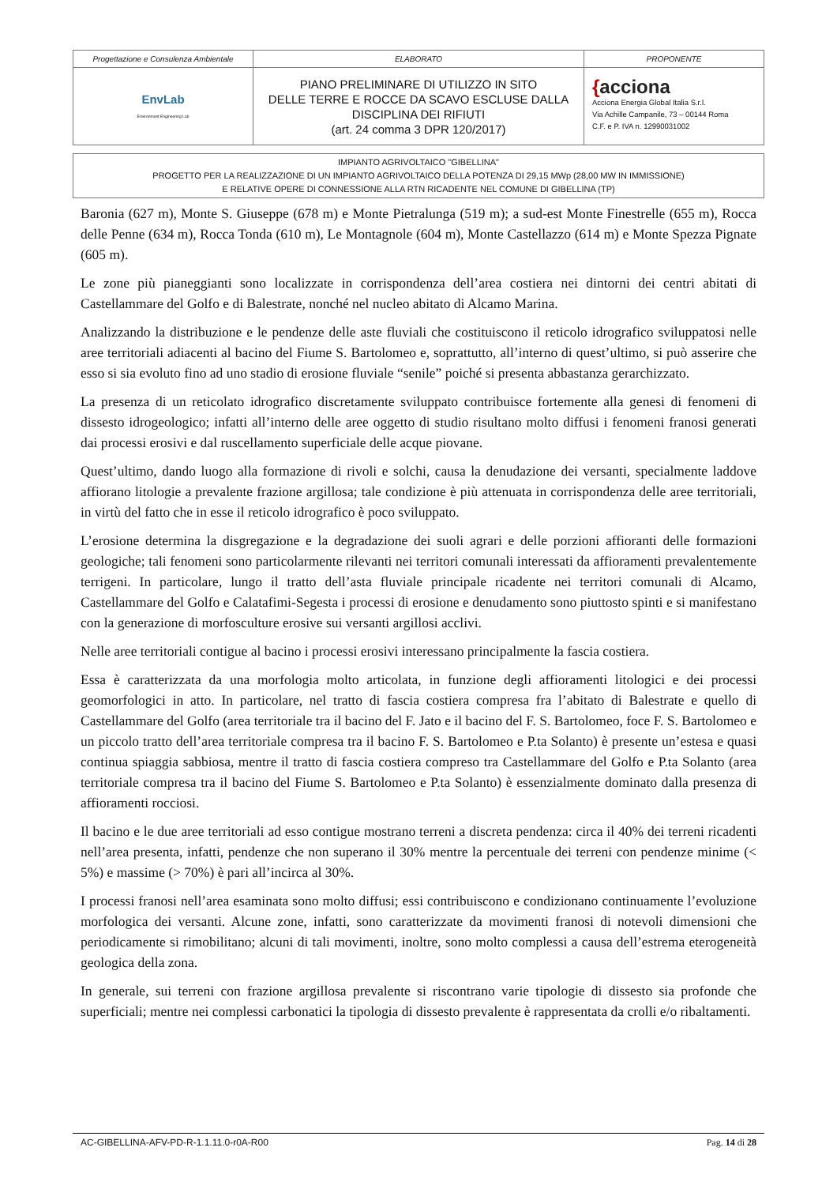| Progettazione e Consulenza Ambientale | ELABORATO | PROPONENTE |
| EnvLab Environment Engineering Lab | PIANO PRELIMINARE DI UTILIZZO IN SITO DELLE TERRE E ROCCE DA SCAVO ESCLUSE DALLA DISCIPLINA DEI RIFIUTI (art. 24 comma 3 DPR 120/2017) | { acciona Acciona Energia Global Italia S.r.l. Via Achille Campanile, 73 – 00144 Roma C.F. e P. IVA n. 12990031002 |
IMPIANTO AGRIVOLTAICO "GIBELLINA"
PROGETTO PER LA REALIZZAZIONE DI UN IMPIANTO AGRIVOLTAICO DELLA POTENZA DI 29,15 MWp (28,00 MW IN IMMISSIONE)
E RELATIVE OPERE DI CONNESSIONE ALLA RTN RICADENTE NEL COMUNE DI GIBELLINA (TP)
Baronia (627 m), Monte S. Giuseppe (678 m) e Monte Pietralunga (519 m); a sud-est Monte Finestrelle (655 m), Rocca delle Penne (634 m), Rocca Tonda (610 m), Le Montagnole (604 m), Monte Castellazzo (614 m) e Monte Spezza Pignate (605 m).
Le zone più pianeggianti sono localizzate in corrispondenza dell’area costiera nei dintorni dei centri abitati di Castellammare del Golfo e di Balestrate, nonché nel nucleo abitato di Alcamo Marina.
Analizzando la distribuzione e le pendenze delle aste fluviali che costituiscono il reticolo idrografico sviluppatosi nelle aree territoriali adiacenti al bacino del Fiume S. Bartolomeo e, soprattutto, all’interno di quest’ultimo, si può asserire che esso si sia evoluto fino ad uno stadio di erosione fluviale “senile” poiché si presenta abbastanza gerarchizzato.
La presenza di un reticolato idrografico discretamente sviluppato contribuisce fortemente alla genesi di fenomeni di dissesto idrogeologico; infatti all’interno delle aree oggetto di studio risultano molto diffusi i fenomeni franosi generati dai processi erosivi e dal ruscellamento superficiale delle acque piovane.
Quest’ultimo, dando luogo alla formazione di rivoli e solchi, causa la denudazione dei versanti, specialmente laddove affiorano litologie a prevalente frazione argillosa; tale condizione è più attenuata in corrispondenza delle aree territoriali, in virtù del fatto che in esse il reticolo idrografico è poco sviluppato.
L’erosione determina la disgregazione e la degradazione dei suoli agrari e delle porzioni affioranti delle formazioni geologiche; tali fenomeni sono particolarmente rilevanti nei territori comunali interessati da affioramenti prevalentemente terrigeni. In particolare, lungo il tratto dell’asta fluviale principale ricadente nei territori comunali di Alcamo, Castellammare del Golfo e Calatafimi-Segesta i processi di erosione e denudamento sono piuttosto spinti e si manifestano con la generazione di morfosculture erosive sui versanti argillosi acclivi.
Nelle aree territoriali contigue al bacino i processi erosivi interessano principalmente la fascia costiera.
Essa è caratterizzata da una morfologia molto articolata, in funzione degli affioramenti litologici e dei processi geomorfologici in atto. In particolare, nel tratto di fascia costiera compresa fra l’abitato di Balestrate e quello di Castellammare del Golfo (area territoriale tra il bacino del F. Jato e il bacino del F. S. Bartolomeo, foce F. S. Bartolomeo e un piccolo tratto dell’area territoriale compresa tra il bacino F. S. Bartolomeo e P.ta Solanto) è presente un’estesa e quasi continua spiaggia sabbiosa, mentre il tratto di fascia costiera compreso tra Castellammare del Golfo e P.ta Solanto (area territoriale compresa tra il bacino del Fiume S. Bartolomeo e P.ta Solanto) è essenzialmente dominato dalla presenza di affioramenti rocciosi.
Il bacino e le due aree territoriali ad esso contigue mostrano terreni a discreta pendenza: circa il 40% dei terreni ricadenti nell’area presenta, infatti, pendenze che non superano il 30% mentre la percentuale dei terreni con pendenze minime (< 5%) e massime (> 70%) è pari all’incirca al 30%.
I processi franosi nell’area esaminata sono molto diffusi; essi contribuiscono e condizionano continuamente l’evoluzione morfologica dei versanti. Alcune zone, infatti, sono caratterizzate da movimenti franosi di notevoli dimensioni che periodicamente si rimobilitano; alcuni di tali movimenti, inoltre, sono molto complessi a causa dell’estrema eterogeneità geologica della zona.
In generale, sui terreni con frazione argillosa prevalente si riscontrano varie tipologie di dissesto sia profonde che superficiali; mentre nei complessi carbonatici la tipologia di dissesto prevalente è rappresentata da crolli e/o ribaltamenti.
AC-GIBELLINA-AFV-PD-R-1.1.11.0-r0A-R00 Pag. 14 di 28